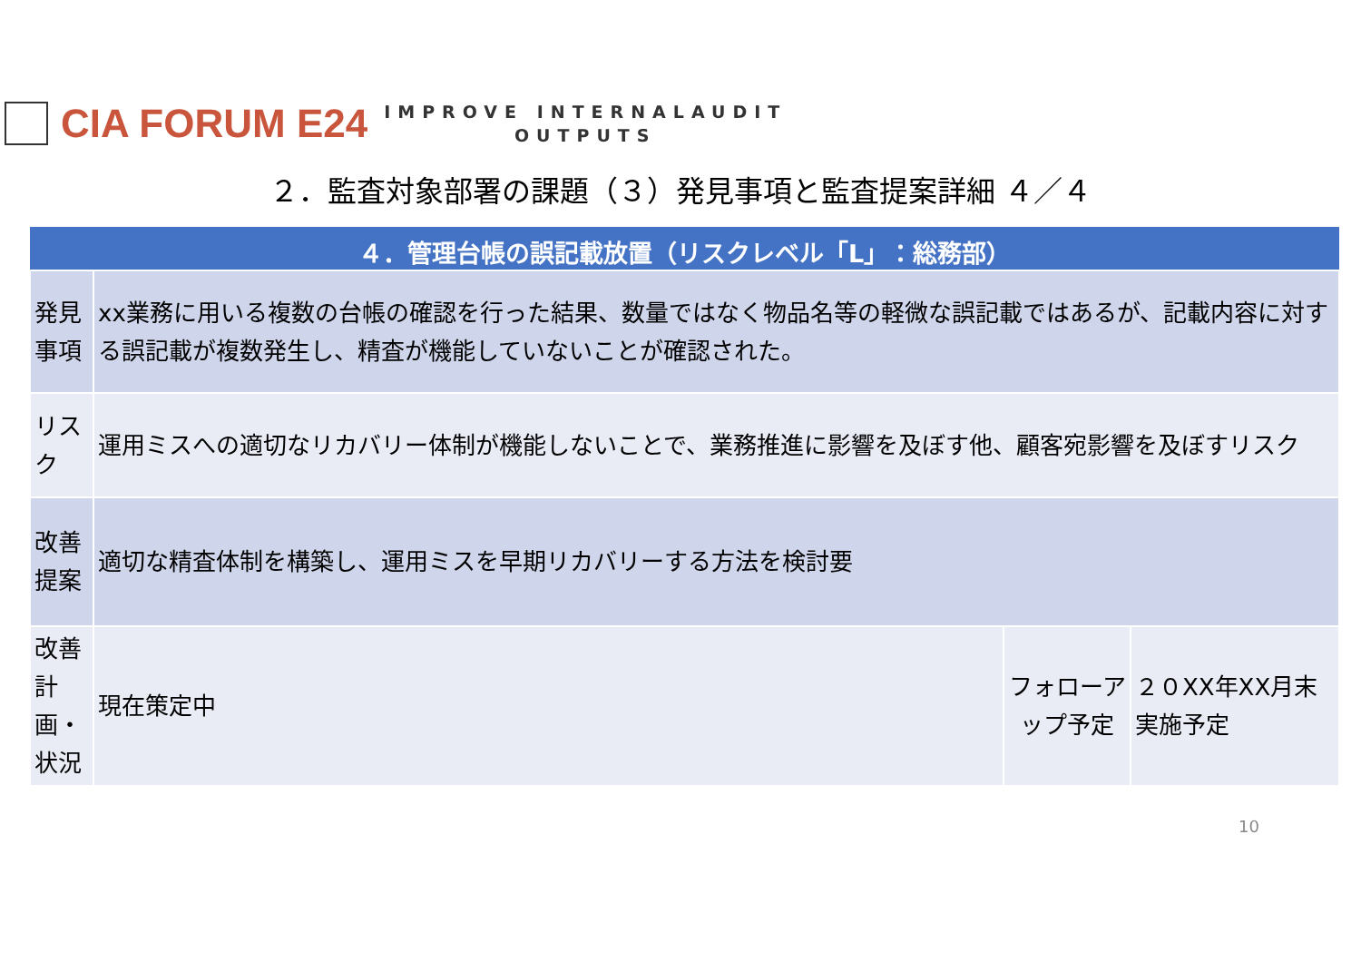CIA FORUM E24
IMPROVE INTERNALAUDIT
OUTPUTS
２．監査対象部署の課題（３）発見事項と監査提案詳細 ４／４
| ４．管理台帳の誤記載放置（リスクレベル「L」：総務部） | | | |
| --- | --- | --- | --- |
| 発見事項 | xx業務に用いる複数の台帳の確認を行った結果、数量ではなく物品名等の軽微な誤記載ではあるが、記載内容に対する誤記載が複数発生し、精査が機能していないことが確認された。 | | |
| リスク | 運用ミスへの適切なリカバリー体制が機能しないことで、業務推進に影響を及ぼす他、顧客宛影響を及ぼすリスク | | |
| 改善提案 | 適切な精査体制を構築し、運用ミスを早期リカバリーする方法を検討要 | | |
| 改善計画・状況 | 現在策定中 | フォローアップ予定 | ２０XX年XX月末実施予定 |
10